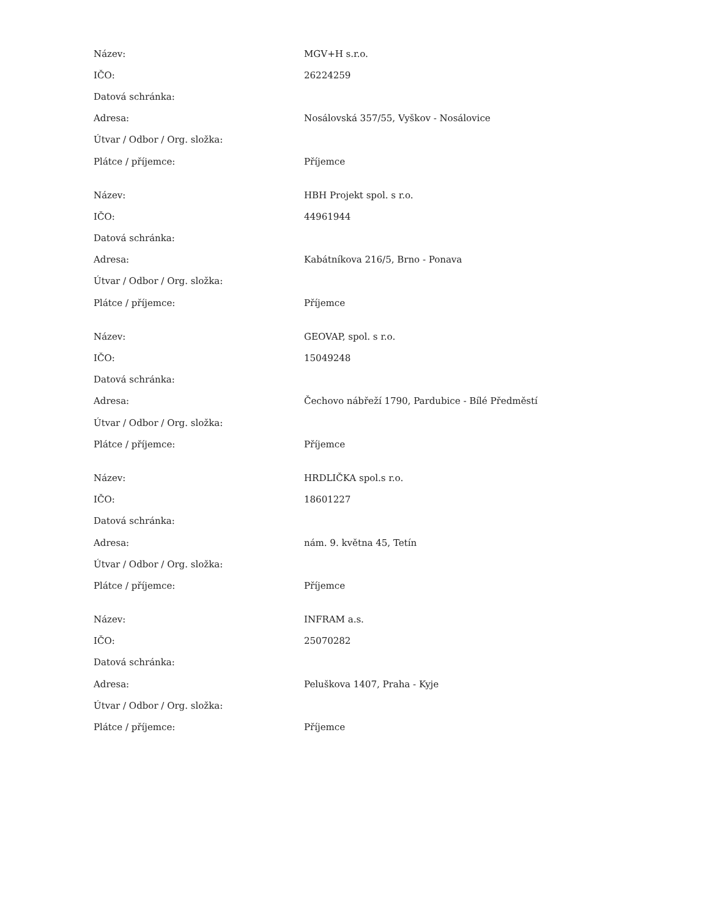| Název: | MGV+H s.r.o. |
| IČO: | 26224259 |
| Datová schránka: | |
| Adresa: | Nosálovská 357/55, Vyškov - Nosálovice |
| Útvar / Odbor / Org. složka: | |
| Plátce / příjemce: | Příjemce |
| Název: | HBH Projekt spol. s r.o. |
| IČO: | 44961944 |
| Datová schránka: | |
| Adresa: | Kabátníkova 216/5, Brno - Ponava |
| Útvar / Odbor / Org. složka: | |
| Plátce / příjemce: | Příjemce |
| Název: | GEOVAP, spol. s r.o. |
| IČO: | 15049248 |
| Datová schránka: | |
| Adresa: | Čechovo nábřeží 1790, Pardubice - Bílé Předměstí |
| Útvar / Odbor / Org. složka: | |
| Plátce / příjemce: | Příjemce |
| Název: | HRDLIČKA spol.s r.o. |
| IČO: | 18601227 |
| Datová schránka: | |
| Adresa: | nám. 9. května 45, Tetín |
| Útvar / Odbor / Org. složka: | |
| Plátce / příjemce: | Příjemce |
| Název: | INFRAM a.s. |
| IČO: | 25070282 |
| Datová schránka: | |
| Adresa: | Peluškova 1407, Praha - Kyje |
| Útvar / Odbor / Org. složka: | |
| Plátce / příjemce: | Příjemce |